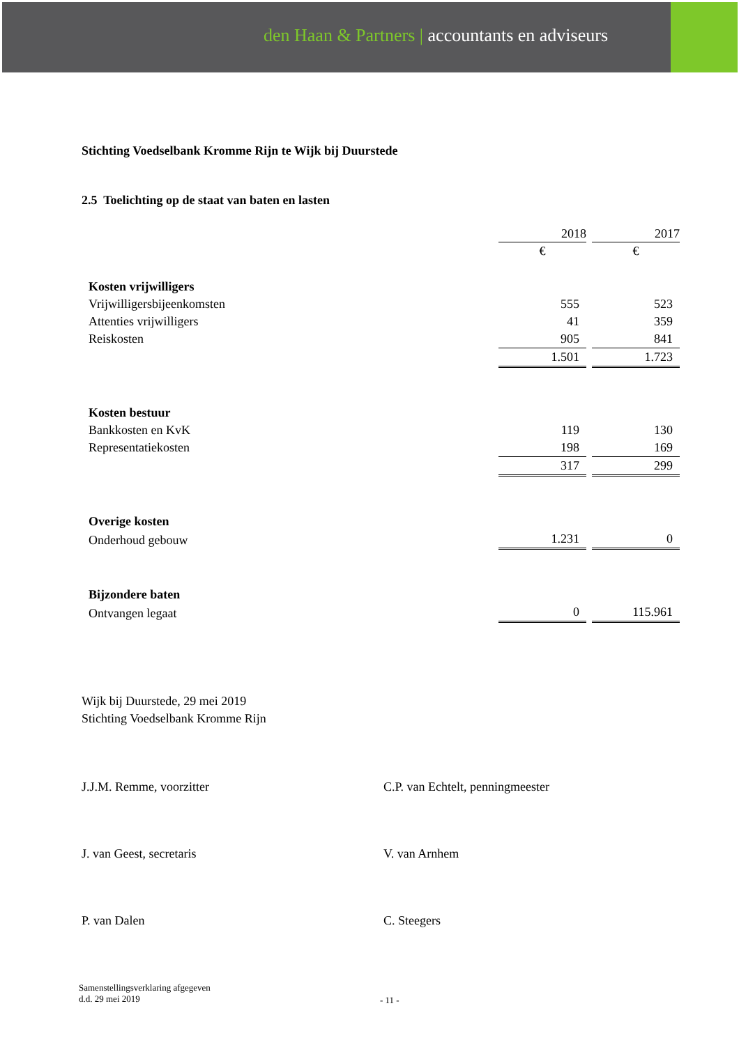den Haan & Partners | accountants en adviseurs
Stichting Voedselbank Kromme Rijn te Wijk bij Duurstede
2.5 Toelichting op de staat van baten en lasten
| | 2018 | 2017 |
| | € | € |
| Kosten vrijwilligers | | |
| Vrijwilligersbijeenkomsten | 555 | 523 |
| Attenties vrijwilligers | 41 | 359 |
| Reiskosten | 905 | 841 |
| | 1.501 | 1.723 |
| Kosten bestuur | | |
| Bankkosten en KvK | 119 | 130 |
| Representatiekosten | 198 | 169 |
| | 317 | 299 |
| Overige kosten | | |
| Onderhoud gebouw | 1.231 | 0 |
| Bijzondere baten | | |
| Ontvangen legaat | 0 | 115.961 |
Wijk bij Duurstede, 29 mei 2019
Stichting Voedselbank Kromme Rijn
J.J.M. Remme, voorzitter C.P. van Echtelt, penningmeester
J. van Geest, secretaris V. van Arnhem
P. van Dalen C. Steegers
Samenstellingsverklaring afgegeven
d.d. 29 mei 2019
- 11 -